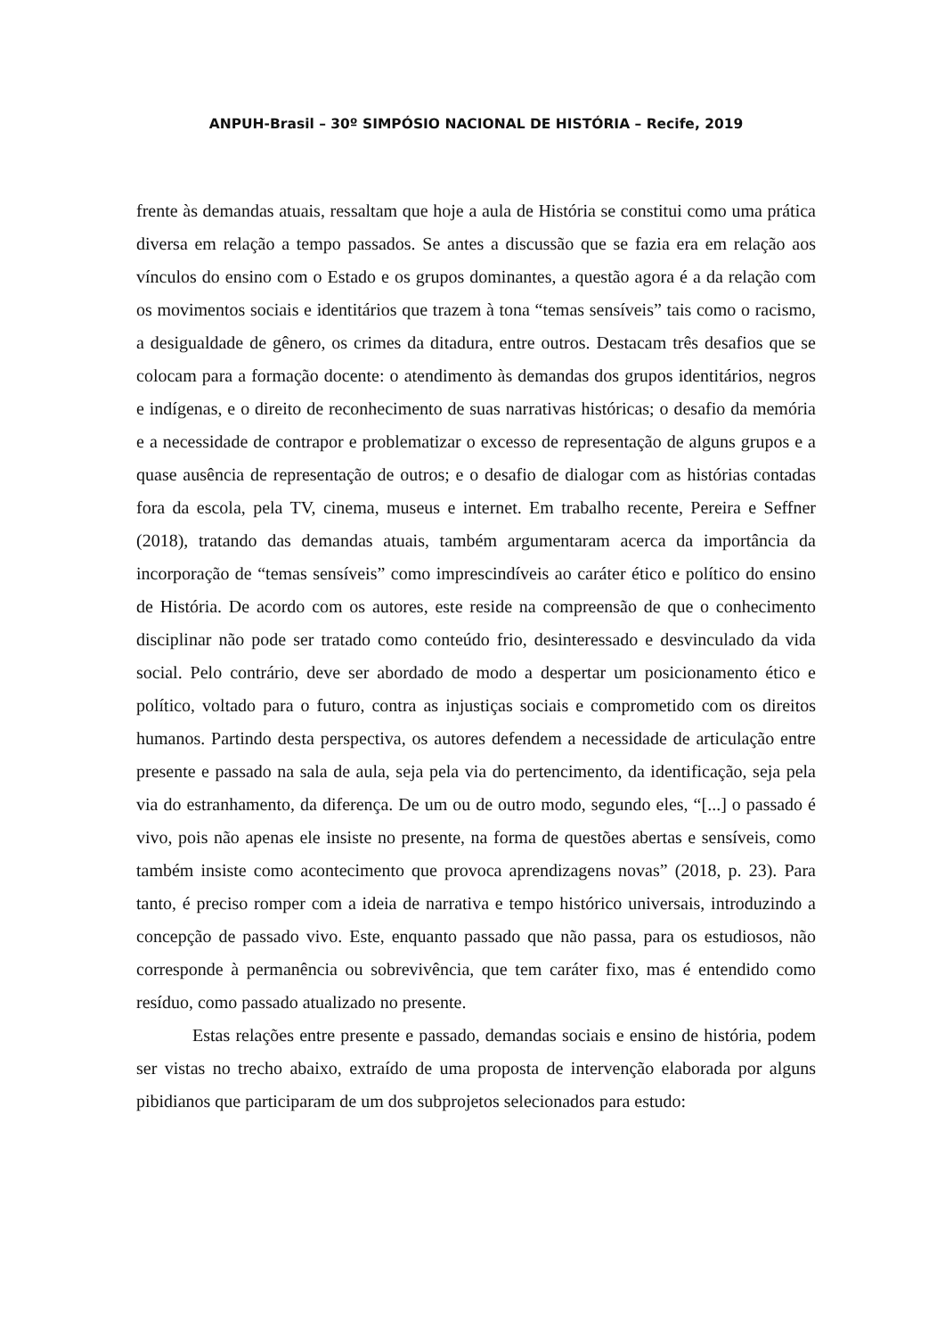ANPUH-Brasil – 30º SIMPÓSIO NACIONAL DE HISTÓRIA – Recife, 2019
frente às demandas atuais, ressaltam que hoje a aula de História se constitui como uma prática diversa em relação a tempo passados. Se antes a discussão que se fazia era em relação aos vínculos do ensino com o Estado e os grupos dominantes, a questão agora é a da relação com os movimentos sociais e identitários que trazem à tona “temas sensíveis” tais como o racismo, a desigualdade de gênero, os crimes da ditadura, entre outros. Destacam três desafios que se colocam para a formação docente: o atendimento às demandas dos grupos identitários, negros e indígenas, e o direito de reconhecimento de suas narrativas históricas; o desafio da memória e a necessidade de contrapor e problematizar o excesso de representação de alguns grupos e a quase ausência de representação de outros; e o desafio de dialogar com as histórias contadas fora da escola, pela TV, cinema, museus e internet. Em trabalho recente, Pereira e Seffner (2018), tratando das demandas atuais, também argumentaram acerca da importância da incorporação de “temas sensíveis” como imprescindíveis ao caráter ético e político do ensino de História. De acordo com os autores, este reside na compreensão de que o conhecimento disciplinar não pode ser tratado como conteúdo frio, desinteressado e desvinculado da vida social. Pelo contrário, deve ser abordado de modo a despertar um posicionamento ético e político, voltado para o futuro, contra as injustiças sociais e comprometido com os direitos humanos. Partindo desta perspectiva, os autores defendem a necessidade de articulação entre presente e passado na sala de aula, seja pela via do pertencimento, da identificação, seja pela via do estranhamento, da diferença. De um ou de outro modo, segundo eles, “[...] o passado é vivo, pois não apenas ele insiste no presente, na forma de questões abertas e sensíveis, como também insiste como acontecimento que provoca aprendizagens novas” (2018, p. 23). Para tanto, é preciso romper com a ideia de narrativa e tempo histórico universais, introduzindo a concepção de passado vivo. Este, enquanto passado que não passa, para os estudiosos, não corresponde à permanência ou sobrevivência, que tem caráter fixo, mas é entendido como resíduo, como passado atualizado no presente.
Estas relações entre presente e passado, demandas sociais e ensino de história, podem ser vistas no trecho abaixo, extraído de uma proposta de intervenção elaborada por alguns pibidianos que participaram de um dos subprojetos selecionados para estudo: